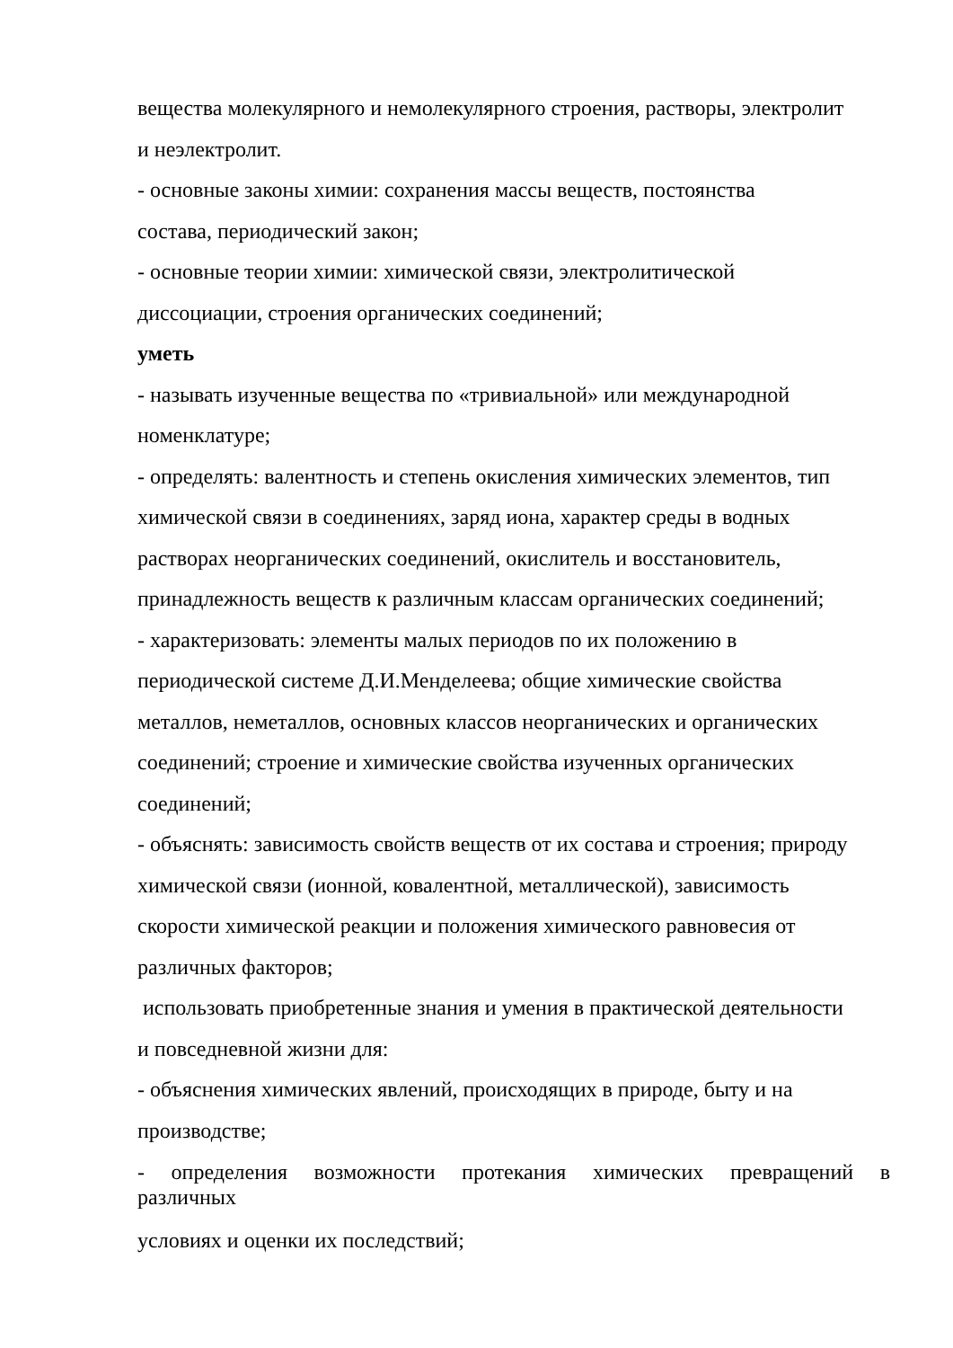вещества молекулярного и немолекулярного строения, растворы, электролит
и неэлектролит.
- основные законы химии: сохранения массы веществ, постоянства
состава, периодический закон;
- основные теории химии: химической связи, электролитической
диссоциации, строения органических соединений;
уметь
- называть изученные вещества по «тривиальной» или международной
номенклатуре;
- определять: валентность и степень окисления химических элементов, тип
химической связи в соединениях, заряд иона, характер среды в водных
растворах неорганических соединений, окислитель и восстановитель,
принадлежность веществ к различным классам органических соединений;
- характеризовать: элементы малых периодов по их положению в
периодической системе Д.И.Менделеева; общие химические свойства
металлов, неметаллов, основных классов неорганических и органических
соединений; строение и химические свойства изученных органических
соединений;
- объяснять: зависимость свойств веществ от их состава и строения; природу
химической связи (ионной, ковалентной, металлической), зависимость
скорости химической реакции и положения химического равновесия от
различных факторов;
использовать приобретенные знания и умения в практической деятельности
и повседневной жизни для:
- объяснения химических явлений, происходящих в природе, быту и на
производстве;
- определения возможности протекания химических превращений в
различных
условиях и оценки их последствий;